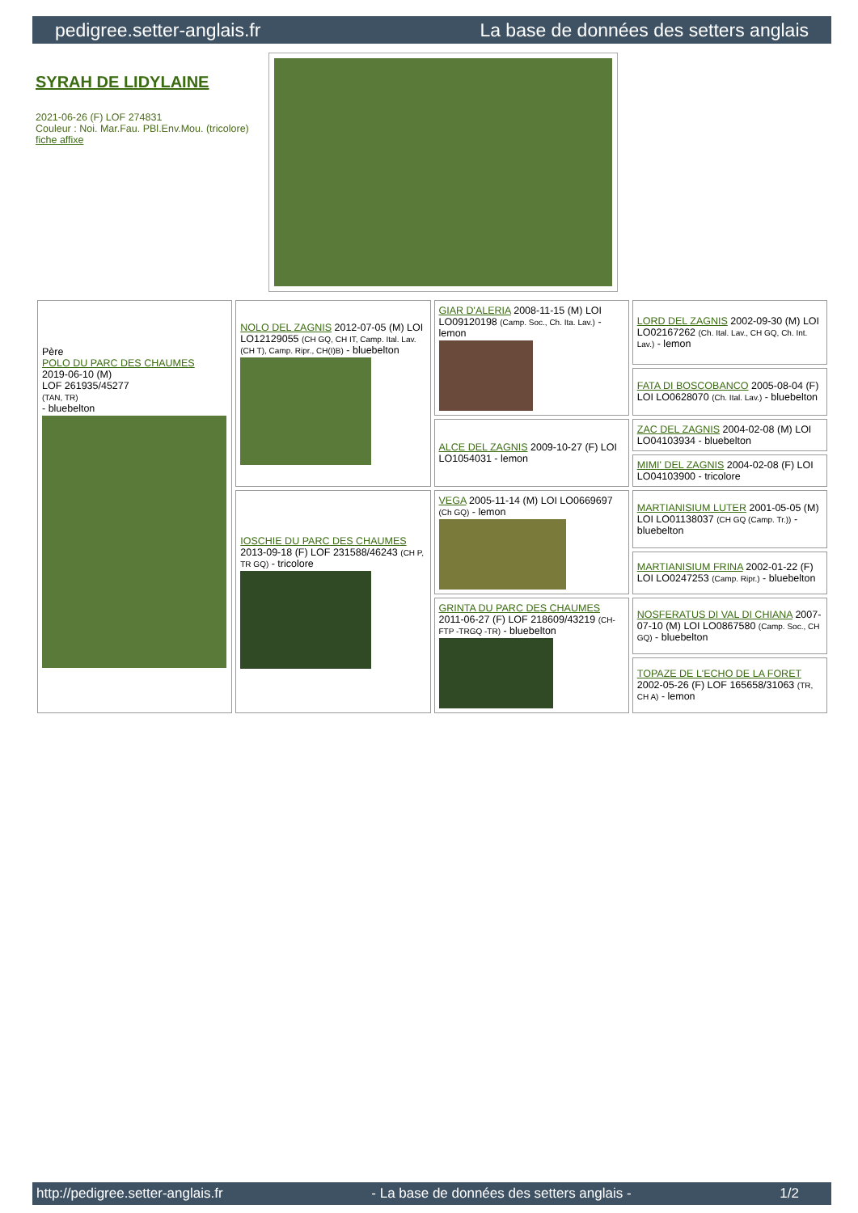pedigree.setter-anglais.fr La base de données des setters anglais
SYRAH DE LIDYLAINE
2021-06-26 (F) LOF 274831
Couleur : Noi. Mar.Fau. PBl.Env.Mou. (tricolore)
fiche affixe
| Père POLO DU PARC DES CHAUMES 2019-06-10 (M) LOF 261935/45277 (TAN, TR) - bluebelton | NOLO DEL ZAGNIS 2012-07-05 (M) LOI LO12129055 (CH GQ, CH IT, Camp. Ital. Lav. (CH T), Camp. Ripr., CH(I)B) - bluebelton | GIAR D'ALERIA 2008-11-15 (M) LOI LO09120198 (Camp. Soc., Ch. Ita. Lav.) - lemon | LORD DEL ZAGNIS 2002-09-30 (M) LOI LO02167262 (Ch. Ital. Lav., CH GQ, Ch. Int. Lav.) - lemon |
| | | | FATA DI BOSCOBANCO 2005-08-04 (F) LOI LO0628070 (Ch. Ital. Lav.) - bluebelton |
| | | ALCE DEL ZAGNIS 2009-10-27 (F) LOI LO1054031 - lemon | ZAC DEL ZAGNIS 2004-02-08 (M) LOI LO04103934 - bluebelton |
| | | | MIMI' DEL ZAGNIS 2004-02-08 (F) LOI LO04103900 - tricolore |
| | IOSCHIE DU PARC DES CHAUMES 2013-09-18 (F) LOF 231588/46243 (CH P, TR GQ) - tricolore | VEGA 2005-11-14 (M) LOI LO0669697 (Ch GQ) - lemon | MARTIANISIUM LUTER 2001-05-05 (M) LOI LO01138037 (CH GQ (Camp. Tr.)) - bluebelton |
| | | | MARTIANISIUM FRINA 2002-01-22 (F) LOI LO0247253 (Camp. Ripr.) - bluebelton |
| | | GRINTA DU PARC DES CHAUMES 2011-06-27 (F) LOF 218609/43219 (CH-FTP -TRGQ -TR) - bluebelton | NOSFERATUS DI VAL DI CHIANA 2007-07-10 (M) LOI LO0867580 (Camp. Soc., CH GQ) - bluebelton |
| | | | TOPAZE DE L'ECHO DE LA FORET 2002-05-26 (F) LOF 165658/31063 (TR, CH A) - lemon |
http://pedigree.setter-anglais.fr - La base de données des setters anglais - 1/2